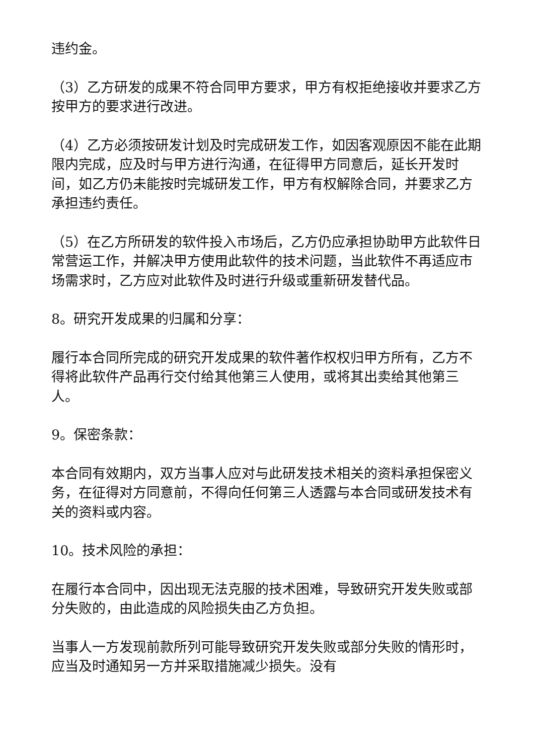违约金。
（3）乙方研发的成果不符合同甲方要求，甲方有权拒绝接收并要求乙方按甲方的要求进行改进。
（4）乙方必须按研发计划及时完成研发工作，如因客观原因不能在此期限内完成，应及时与甲方进行沟通，在征得甲方同意后，延长开发时间，如乙方仍未能按时完城研发工作，甲方有权解除合同，并要求乙方承担违约责任。
（5）在乙方所研发的软件投入市场后，乙方仍应承担协助甲方此软件日常营运工作，并解决甲方使用此软件的技术问题，当此软件不再适应市场需求时，乙方应对此软件及时进行升级或重新研发替代品。
8。研究开发成果的归属和分享：
履行本合同所完成的研究开发成果的软件著作权权归甲方所有，乙方不得将此软件产品再行交付给其他第三人使用，或将其出卖给其他第三人。
9。保密条款：
本合同有效期内，双方当事人应对与此研发技术相关的资料承担保密义务，在征得对方同意前，不得向任何第三人透露与本合同或研发技术有关的资料或内容。
10。技术风险的承担：
在履行本合同中，因出现无法克服的技术困难，导致研究开发失败或部分失败的，由此造成的风险损失由乙方负担。
当事人一方发现前款所列可能导致研究开发失败或部分失败的情形时，应当及时通知另一方并采取措施减少损失。没有